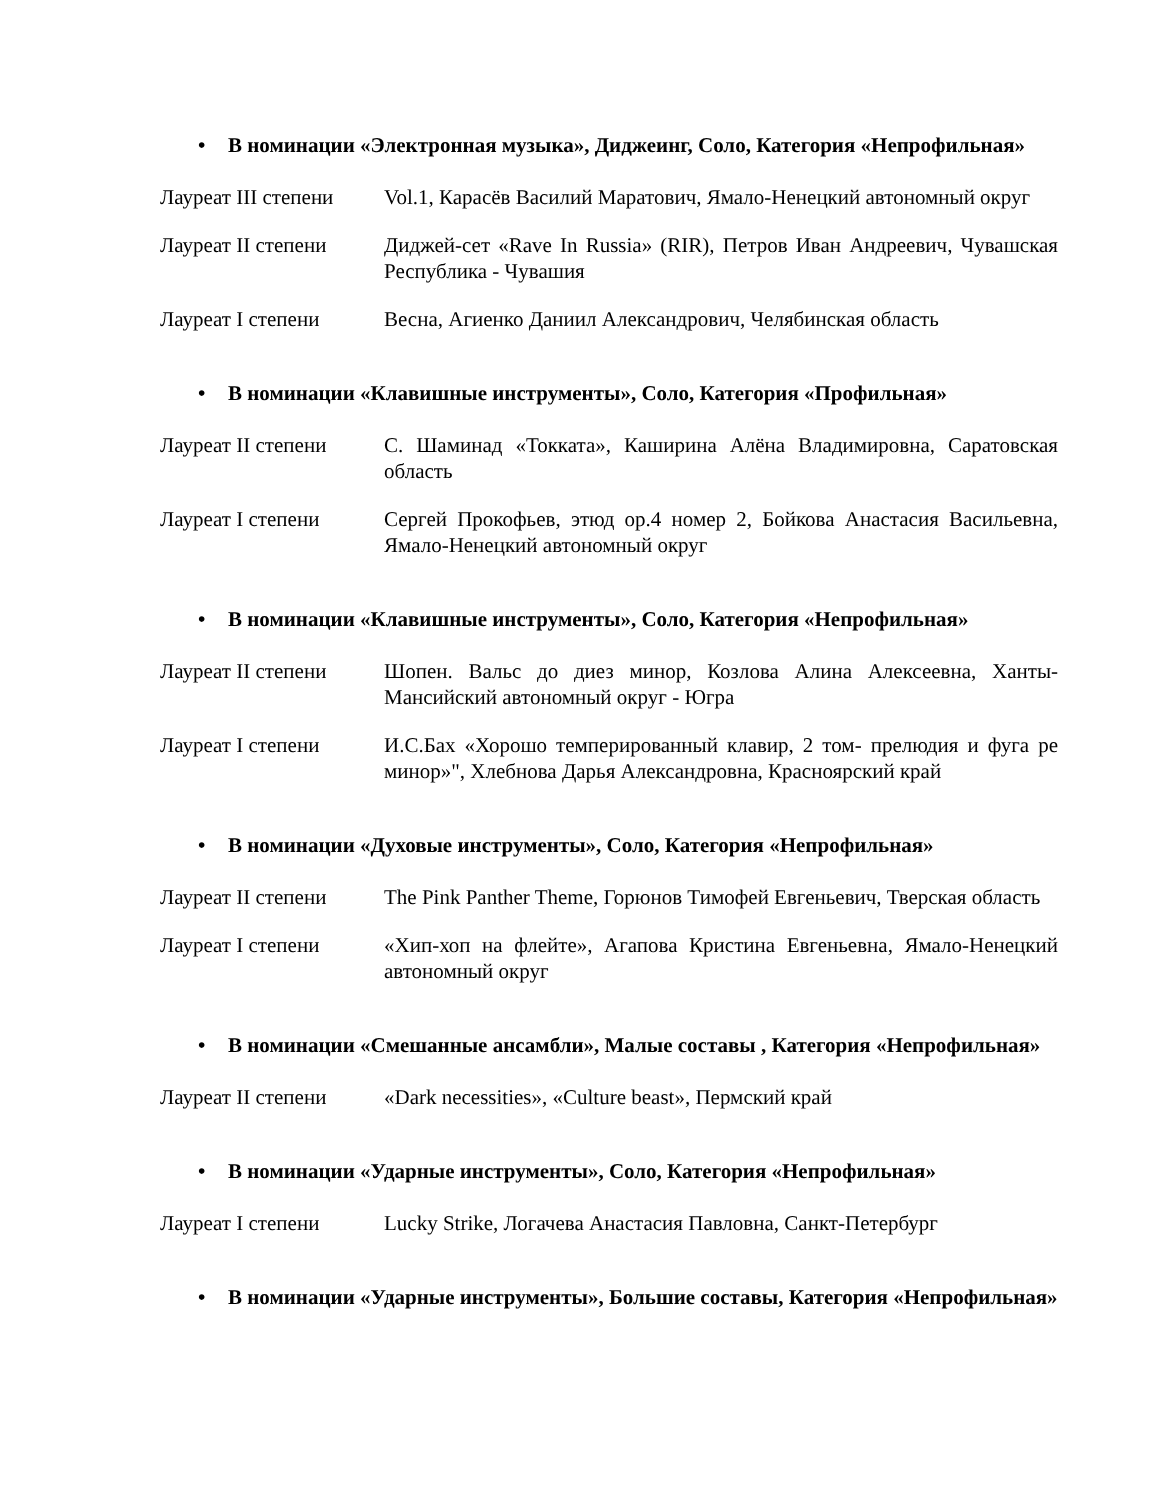• В номинации «Электронная музыка», Диджеинг, Соло, Категория «Непрофильная»
| Лауреат III степени | Vol.1, Карасёв Василий Маратович, Ямало-Ненецкий автономный округ |
| Лауреат II степени | Диджей-сет «Rave In Russia» (RIR), Петров Иван Андреевич, Чувашская Республика - Чувашия |
| Лауреат I степени | Весна, Агиенко Даниил Александрович, Челябинская область |
• В номинации «Клавишные инструменты», Соло, Категория «Профильная»
| Лауреат II степени | С. Шаминад «Токката», Каширина Алёна Владимировна, Саратовская область |
| Лауреат I степени | Сергей Прокофьев, этюд ор.4 номер 2, Бойкова Анастасия Васильевна, Ямало-Ненецкий автономный округ |
• В номинации «Клавишные инструменты», Соло, Категория «Непрофильная»
| Лауреат II степени | Шопен. Вальс до диез минор, Козлова Алина Алексеевна, Ханты-Мансийский автономный округ - Югра |
| Лауреат I степени | И.С.Бах «Хорошо темперированный клавир, 2 том- прелюдия и фуга ре минор»", Хлебнова Дарья Александровна, Красноярский край |
• В номинации «Духовые инструменты», Соло, Категория «Непрофильная»
| Лауреат II степени | The Pink Panther Theme, Горюнов Тимофей Евгеньевич, Тверская область |
| Лауреат I степени | «Хип-хоп на флейте», Агапова Кристина Евгеньевна, Ямало-Ненецкий автономный округ |
• В номинации «Смешанные ансамбли», Малые составы , Категория «Непрофильная»
| Лауреат II степени | «Dark necessities», «Culture beast», Пермский край |
• В номинации «Ударные инструменты», Соло, Категория «Непрофильная»
| Лауреат I степени | Lucky Strike, Логачева Анастасия Павловна, Санкт-Петербург |
• В номинации «Ударные инструменты», Большие составы, Категория «Непрофильная»